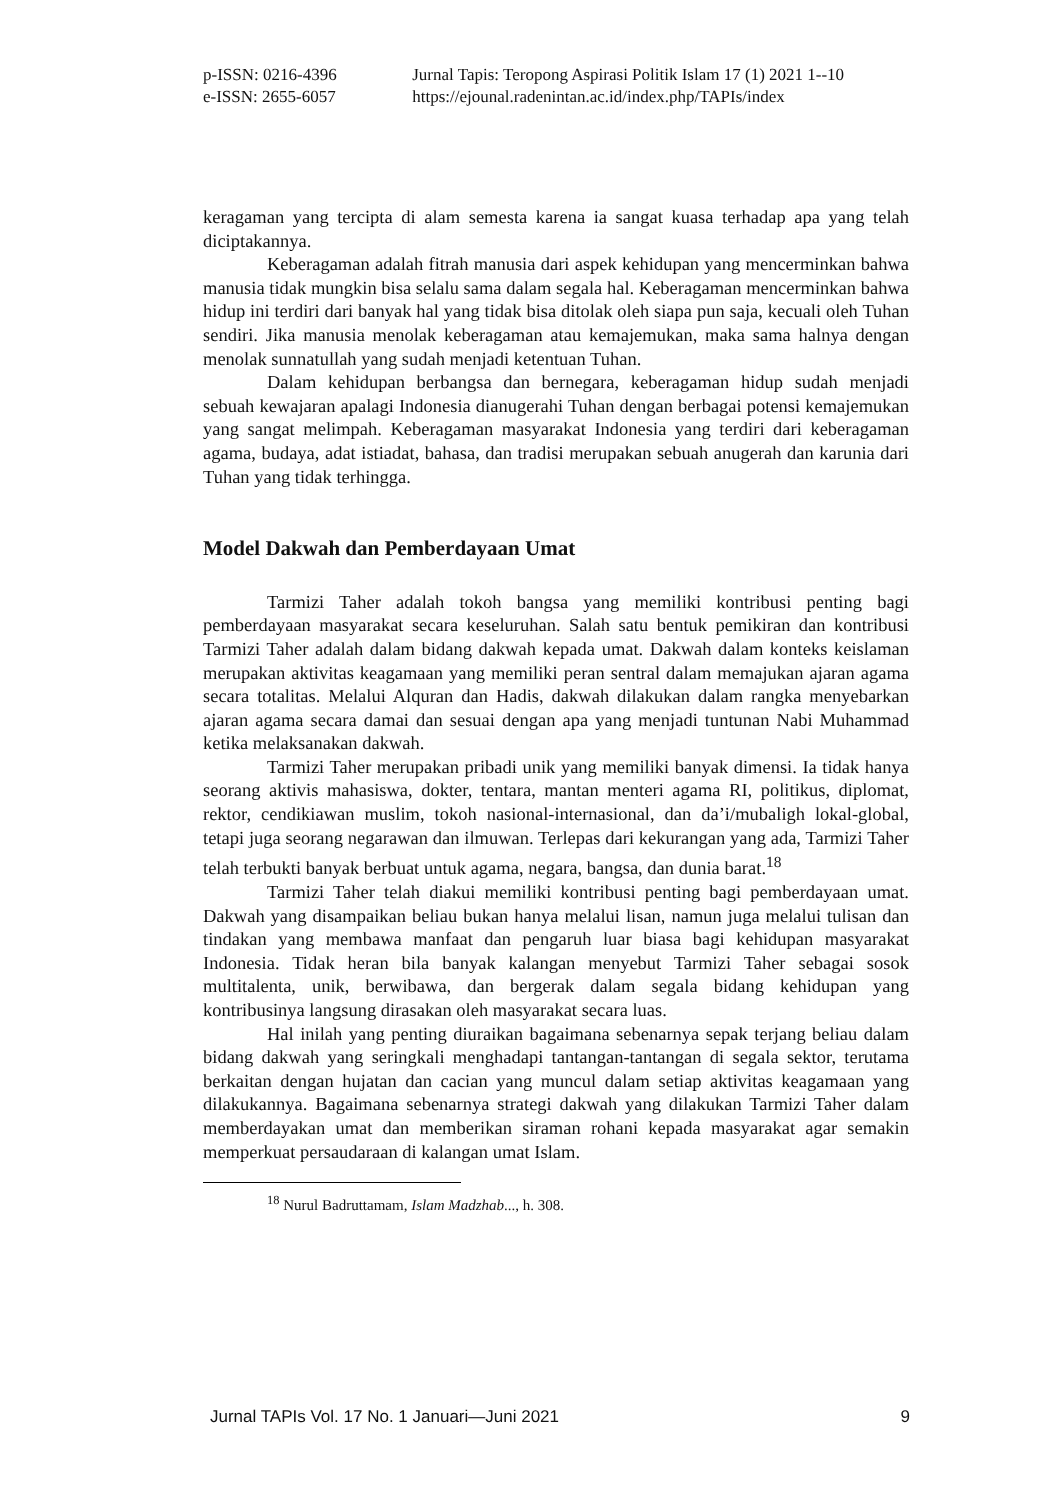p-ISSN: 0216-4396 Jurnal Tapis: Teropong Aspirasi Politik Islam 17 (1) 2021 1--10
e-ISSN: 2655-6057 https://ejounal.radenintan.ac.id/index.php/TAPIs/index
keragaman yang tercipta di alam semesta karena ia sangat kuasa terhadap apa yang telah diciptakannya.
Keberagaman adalah fitrah manusia dari aspek kehidupan yang mencerminkan bahwa manusia tidak mungkin bisa selalu sama dalam segala hal. Keberagaman mencerminkan bahwa hidup ini terdiri dari banyak hal yang tidak bisa ditolak oleh siapa pun saja, kecuali oleh Tuhan sendiri. Jika manusia menolak keberagaman atau kemajemukan, maka sama halnya dengan menolak sunnatullah yang sudah menjadi ketentuan Tuhan.
Dalam kehidupan berbangsa dan bernegara, keberagaman hidup sudah menjadi sebuah kewajaran apalagi Indonesia dianugerahi Tuhan dengan berbagai potensi kemajemukan yang sangat melimpah. Keberagaman masyarakat Indonesia yang terdiri dari keberagaman agama, budaya, adat istiadat, bahasa, dan tradisi merupakan sebuah anugerah dan karunia dari Tuhan yang tidak terhingga.
Model Dakwah dan Pemberdayaan Umat
Tarmizi Taher adalah tokoh bangsa yang memiliki kontribusi penting bagi pemberdayaan masyarakat secara keseluruhan. Salah satu bentuk pemikiran dan kontribusi Tarmizi Taher adalah dalam bidang dakwah kepada umat. Dakwah dalam konteks keislaman merupakan aktivitas keagamaan yang memiliki peran sentral dalam memajukan ajaran agama secara totalitas. Melalui Alquran dan Hadis, dakwah dilakukan dalam rangka menyebarkan ajaran agama secara damai dan sesuai dengan apa yang menjadi tuntunan Nabi Muhammad ketika melaksanakan dakwah.
Tarmizi Taher merupakan pribadi unik yang memiliki banyak dimensi. Ia tidak hanya seorang aktivis mahasiswa, dokter, tentara, mantan menteri agama RI, politikus, diplomat, rektor, cendikiawan muslim, tokoh nasional-internasional, dan da’i/mubaligh lokal-global, tetapi juga seorang negarawan dan ilmuwan. Terlepas dari kekurangan yang ada, Tarmizi Taher telah terbukti banyak berbuat untuk agama, negara, bangsa, dan dunia barat.<sup>18</sup>
Tarmizi Taher telah diakui memiliki kontribusi penting bagi pemberdayaan umat. Dakwah yang disampaikan beliau bukan hanya melalui lisan, namun juga melalui tulisan dan tindakan yang membawa manfaat dan pengaruh luar biasa bagi kehidupan masyarakat Indonesia. Tidak heran bila banyak kalangan menyebut Tarmizi Taher sebagai sosok multitalenta, unik, berwibawa, dan bergerak dalam segala bidang kehidupan yang kontribusinya langsung dirasakan oleh masyarakat secara luas.
Hal inilah yang penting diuraikan bagaimana sebenarnya sepak terjang beliau dalam bidang dakwah yang seringkali menghadapi tantangan-tantangan di segala sektor, terutama berkaitan dengan hujatan dan cacian yang muncul dalam setiap aktivitas keagamaan yang dilakukannya. Bagaimana sebenarnya strategi dakwah yang dilakukan Tarmizi Taher dalam memberdayakan umat dan memberikan siraman rohani kepada masyarakat agar semakin memperkuat persaudaraan di kalangan umat Islam.
<sup>18</sup> Nurul Badruttamam, Islam Madzhab..., h. 308.
Jurnal TAPIs Vol. 17 No. 1 Januari—Juni 2021 9